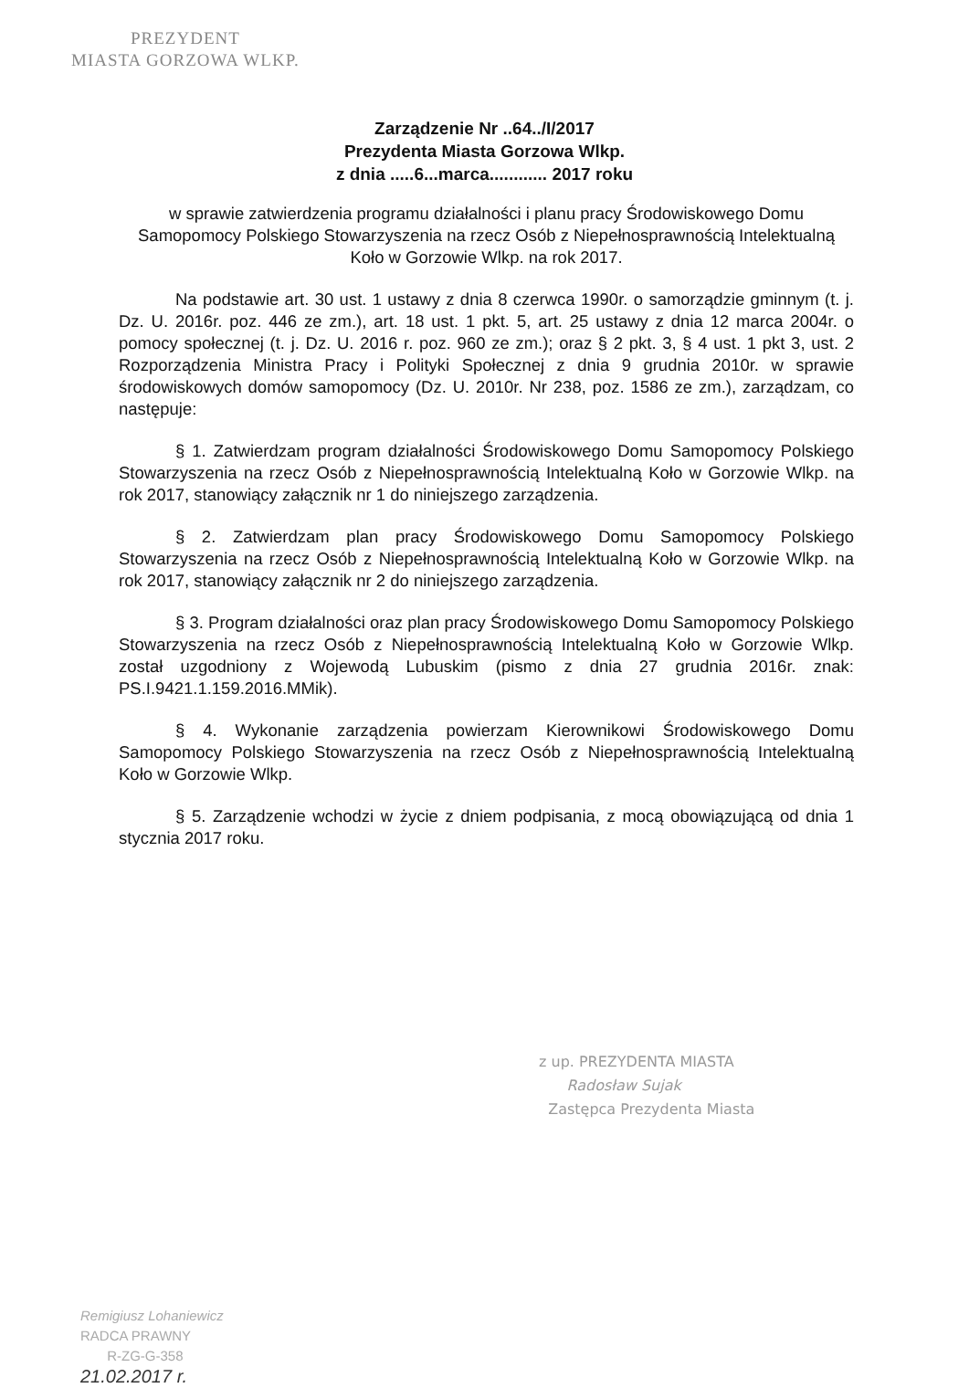PREZYDENT
MIASTA GORZOWA WLKP.
Zarządzenie Nr ..64../I/2017
Prezydenta Miasta Gorzowa Wlkp.
z dnia .....6...marca............ 2017 roku
w sprawie zatwierdzenia programu działalności i planu pracy Środowiskowego Domu Samopomocy Polskiego Stowarzyszenia na rzecz Osób z Niepełnosprawnością Intelektualną Koło w Gorzowie Wlkp. na rok 2017.
Na podstawie art. 30 ust. 1 ustawy z dnia 8 czerwca 1990r. o samorządzie gminnym (t. j. Dz. U. 2016r. poz. 446 ze zm.), art. 18 ust. 1 pkt. 5, art. 25 ustawy z dnia 12 marca 2004r. o pomocy społecznej (t. j. Dz. U. 2016 r. poz. 960 ze zm.); oraz § 2 pkt. 3, § 4 ust. 1 pkt 3, ust. 2 Rozporządzenia Ministra Pracy i Polityki Społecznej z dnia 9 grudnia 2010r. w sprawie środowiskowych domów samopomocy (Dz. U. 2010r. Nr 238, poz. 1586 ze zm.), zarządzam, co następuje:
§ 1. Zatwierdzam program działalności Środowiskowego Domu Samopomocy Polskiego Stowarzyszenia na rzecz Osób z Niepełnosprawnością Intelektualną Koło w Gorzowie Wlkp. na rok 2017, stanowiący załącznik nr 1 do niniejszego zarządzenia.
§ 2. Zatwierdzam plan pracy Środowiskowego Domu Samopomocy Polskiego Stowarzyszenia na rzecz Osób z Niepełnosprawnością Intelektualną Koło w Gorzowie Wlkp. na rok 2017, stanowiący załącznik nr 2 do niniejszego zarządzenia.
§ 3. Program działalności oraz plan pracy Środowiskowego Domu Samopomocy Polskiego Stowarzyszenia na rzecz Osób z Niepełnosprawnością Intelektualną Koło w Gorzowie Wlkp. został uzgodniony z Wojewodą Lubuskim (pismo z dnia 27 grudnia 2016r. znak: PS.I.9421.1.159.2016.MMik).
§ 4. Wykonanie zarządzenia powierzam Kierownikowi Środowiskowego Domu Samopomocy Polskiego Stowarzyszenia na rzecz Osób z Niepełnosprawnością Intelektualną Koło w Gorzowie Wlkp.
§ 5. Zarządzenie wchodzi w życie z dniem podpisania, z mocą obowiązującą od dnia 1 stycznia 2017 roku.
z up. PREZYDENTA MIASTA
Radosław Sujak
Zastępca Prezydenta Miasta
Remigiusz Lohaniewicz
RADCA PRAWNY
R-ZG-G-358
21.02.2017 r.